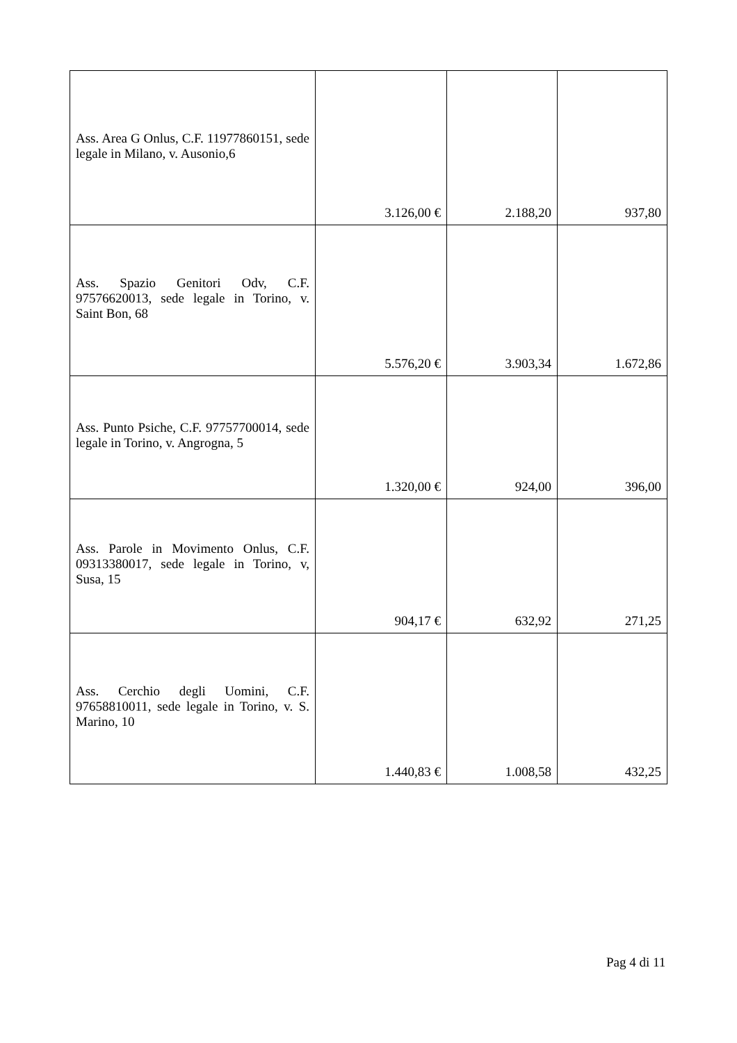| Ass. Area G Onlus, C.F. 11977860151, sede legale in Milano, v. Ausonio,6 | 3.126,00 € | 2.188,20 | 937,80 |
| Ass. Spazio Genitori Odv, C.F. 97576620013, sede legale in Torino, v. Saint Bon, 68 | 5.576,20 € | 3.903,34 | 1.672,86 |
| Ass. Punto Psiche, C.F. 97757700014, sede legale in Torino, v. Angrogna, 5 | 1.320,00 € | 924,00 | 396,00 |
| Ass. Parole in Movimento Onlus, C.F. 09313380017, sede legale in Torino, v, Susa, 15 | 904,17 € | 632,92 | 271,25 |
| Ass. Cerchio degli Uomini, C.F. 97658810011, sede legale in Torino, v. S. Marino, 10 | 1.440,83 € | 1.008,58 | 432,25 |
Pag 4 di 11